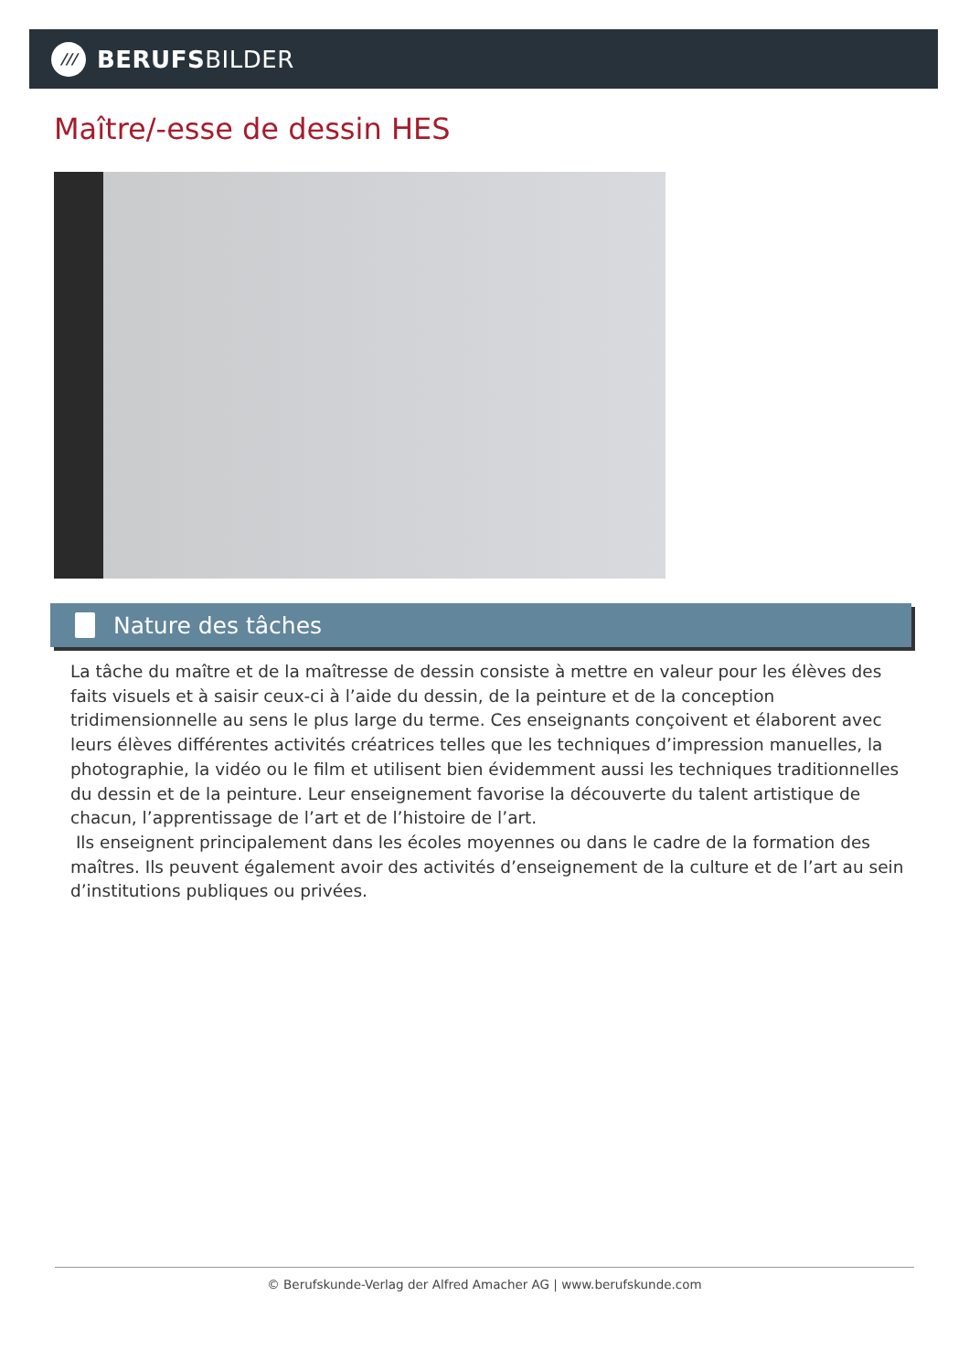///
BERUFSBILDER
Maître/-esse de dessin HES
Nature des tâches
La tâche du maître et de la maîtresse de dessin consiste à mettre en valeur pour les élèves des faits visuels et à saisir ceux-ci à l’aide du dessin, de la peinture et de la conception tridimensionnelle au sens le plus large du terme. Ces enseignants conçoivent et élaborent avec leurs élèves différentes activités créatrices telles que les techniques d’impression manuelles, la photographie, la vidéo ou le film et utilisent bien évidemment aussi les techniques traditionnelles du dessin et de la peinture. Leur enseignement favorise la découverte du talent artistique de chacun, l’apprentissage de l’art et de l’histoire de l’art.
Ils enseignent principalement dans les écoles moyennes ou dans le cadre de la formation des maîtres. Ils peuvent également avoir des activités d’enseignement de la culture et de l’art au sein d’institutions publiques ou privées.
© Berufskunde-Verlag der Alfred Amacher AG | www.berufskunde.com